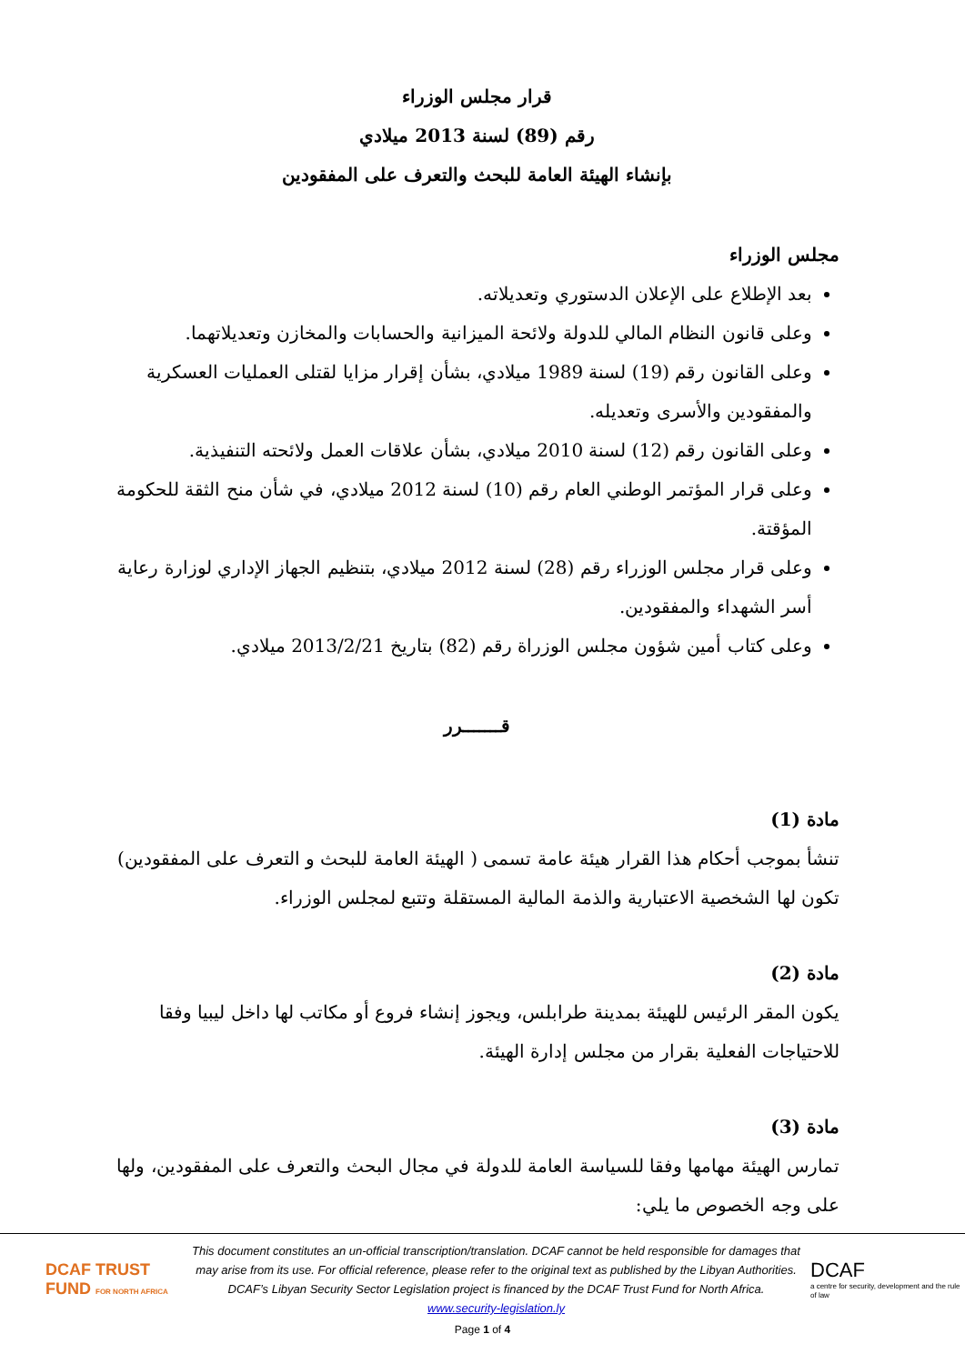قرار مجلس الوزراء
رقم (89) لسنة 2013 ميلادي
بإنشاء الهيئة العامة للبحث والتعرف على المفقودين
مجلس الوزراء
بعد الإطلاع على الإعلان الدستوري وتعديلاته.
وعلى قانون النظام المالي للدولة ولائحة الميزانية والحسابات والمخازن وتعديلاتهما.
وعلى القانون رقم (19) لسنة 1989 ميلادي، بشأن إقرار مزايا لقتلى العمليات العسكرية والمفقودين والأسرى وتعديله.
وعلى القانون رقم (12) لسنة 2010 ميلادي، بشأن علاقات العمل ولائحته التنفيذية.
وعلى قرار المؤتمر الوطني العام رقم (10) لسنة 2012 ميلادي، في شأن منح الثقة للحكومة المؤقتة.
وعلى قرار مجلس الوزراء رقم (28) لسنة 2012 ميلادي، بتنظيم الجهاز الإداري لوزارة رعاية أسر الشهداء والمفقودين.
وعلى كتاب أمين شؤون مجلس الوزراة رقم (82) بتاريخ 2013/2/21 ميلادي.
قـــــــرر
مادة (1)
تنشأ بموجب أحكام هذا القرار هيئة عامة تسمى ( الهيئة العامة للبحث و التعرف على المفقودين) تكون لها الشخصية الاعتبارية والذمة المالية المستقلة وتتبع لمجلس الوزراء.
مادة (2)
يكون المقر الرئيس للهيئة بمدينة طرابلس، ويجوز إنشاء فروع أو مكاتب لها داخل ليبيا وفقا للاحتياجات الفعلية بقرار من مجلس إدارة الهيئة.
مادة (3)
تمارس الهيئة مهامها وفقا للسياسة العامة للدولة في مجال البحث والتعرف على المفقودين، ولها على وجه الخصوص ما يلي:
DCAF TRUST FUND FOR NORTH AFRICA
This document constitutes an un-official transcription/translation. DCAF cannot be held responsible for damages that may arise from its use. For official reference, please refer to the original text as published by the Libyan Authorities.
DCAF’s Libyan Security Sector Legislation project is financed by the DCAF Trust Fund for North Africa.
www.security-legislation.ly
DCAF
a centre for security, development and the rule of law
Page 1 of 4